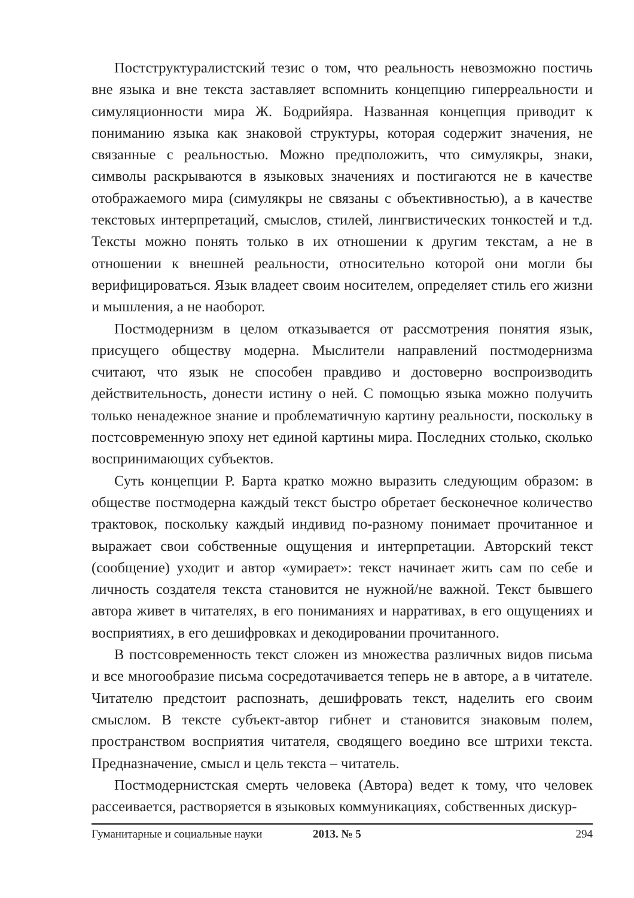Постструктуралистский тезис о том, что реальность невозможно постичь вне языка и вне текста заставляет вспомнить концепцию гиперреальности и симуляционности мира Ж. Бодрийяра. Названная концепция приводит к пониманию языка как знаковой структуры, которая содержит значения, не связанные с реальностью. Можно предположить, что симулякры, знаки, символы раскрываются в языковых значениях и постигаются не в качестве отображаемого мира (симулякры не связаны с объективностью), а в качестве текстовых интерпретаций, смыслов, стилей, лингвистических тонкостей и т.д. Тексты можно понять только в их отношении к другим текстам, а не в отношении к внешней реальности, относительно которой они могли бы верифицироваться. Язык владеет своим носителем, определяет стиль его жизни и мышления, а не наоборот.
Постмодернизм в целом отказывается от рассмотрения понятия язык, присущего обществу модерна. Мыслители направлений постмодернизма считают, что язык не способен правдиво и достоверно воспроизводить действительность, донести истину о ней. С помощью языка можно получить только ненадежное знание и проблематичную картину реальности, поскольку в постсовременную эпоху нет единой картины мира. Последних столько, сколько воспринимающих субъектов.
Суть концепции Р. Барта кратко можно выразить следующим образом: в обществе постмодерна каждый текст быстро обретает бесконечное количество трактовок, поскольку каждый индивид по-разному понимает прочитанное и выражает свои собственные ощущения и интерпретации. Авторский текст (сообщение) уходит и автор «умирает»: текст начинает жить сам по себе и личность создателя текста становится не нужной/не важной. Текст бывшего автора живет в читателях, в его пониманиях и нарративах, в его ощущениях и восприятиях, в его дешифровках и декодировании прочитанного.
В постсовременность текст сложен из множества различных видов письма и все многообразие письма сосредотачивается теперь не в авторе, а в читателе. Читателю предстоит распознать, дешифровать текст, наделить его своим смыслом. В тексте субъект-автор гибнет и становится знаковым полем, пространством восприятия читателя, сводящего воедино все штрихи текста. Предназначение, смысл и цель текста – читатель.
Постмодернистская смерть человека (Автора) ведет к тому, что человек рассеивается, растворяется в языковых коммуникациях, собственных дискур-
Гуманитарные и социальные науки 2013. № 5 294